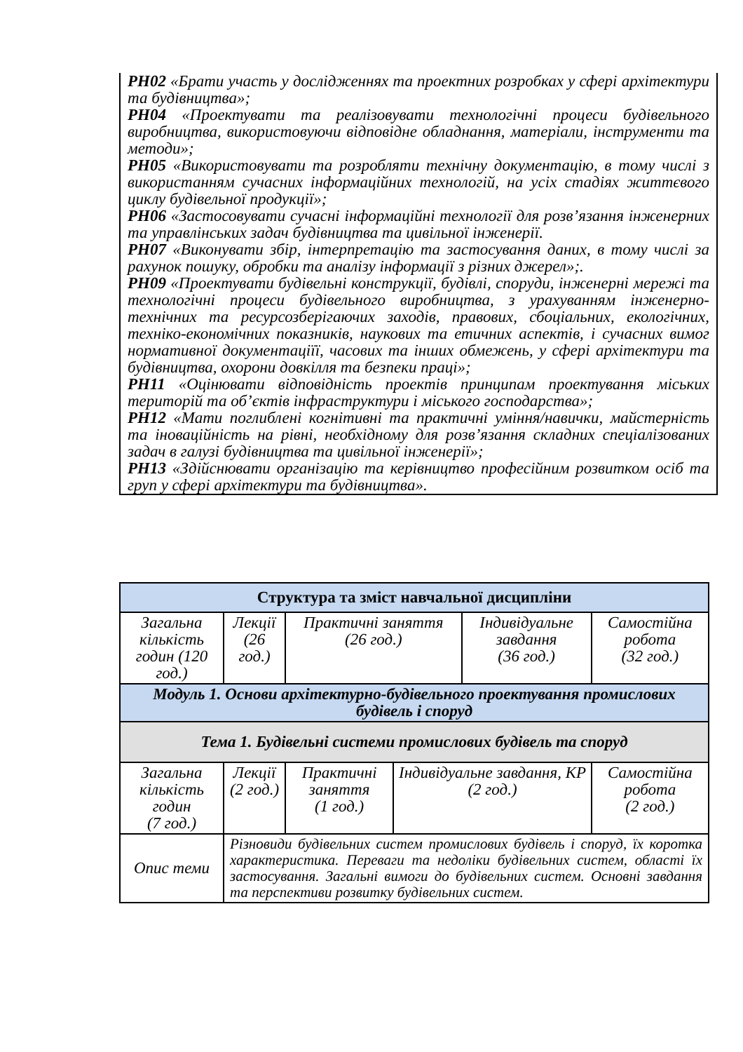РН02 «Брати участь у дослідженнях та проектних розробках у сфері архітектури та будівництва»;
РН04 «Проектувати та реалізовувати технологічні процеси будівельного виробництва, використовуючи відповідне обладнання, матеріали, інструменти та методи»;
РН05 «Використовувати та розробляти технічну документацію, в тому числі з використанням сучасних інформаційних технологій, на усіх стадіях життєвого циклу будівельної продукції»;
РН06 «Застосовувати сучасні інформаційні технології для розв’язання інженерних та управлінських задач будівництва та цивільної інженерії.
РН07 «Виконувати збір, інтерпретацію та застосування даних, в тому числі за рахунок пошуку, обробки та аналізу інформації з різних джерел»;.
РН09 «Проектувати будівельні конструкції, будівлі, споруди, інженерні мережі та технологічні процеси будівельного виробництва, з урахуванням інженерно-технічних та ресурсозберігаючих заходів, правових, сбоціальних, екологічних, техніко-економічних показників, наукових та етичних аспектів, і сучасних вимог нормативної документаціїї, часових та інших обмежень, у сфері архітектури та будівництва, охорони довкілля та безпеки праці»;
РН11 «Оцінювати відповідність проектів принципам проектування міських територій та об’єктів інфраструктури і міського господарства»;
РН12 «Мати поглиблені когнітивні та практичні уміння/навички, майстерність та іноваційність на рівні, необхідному для розв’язання складних спеціалізованих задач в галузі будівництва та цивільної інженерії»;
РН13 «Здійснювати організацію та керівництво професійним розвитком осіб та груп у сфері архітектури та будівництва».
| Структура та зміст навчальної дисципліни | | | | | | |
| --- | --- | --- | --- | --- | --- | --- |
| Загальна кількість годин (120 год.) | Лекції (26 год.) | Практичні заняття (26 год.) | | Індивідуальне завдання (36 год.) | | Самостійна робота (32 год.) |
| Модуль 1. Основи архітектурно-будівельного проектування промислових будівель і споруд | | | | | | |
| Тема 1. Будівельні системи промислових будівель та споруд | | | | | | |
| Загальна кількість годин (7 год.) | Лекції (2 год.) | Практичні заняття (1 год.) | Індивідуальне завдання, КР (2 год.) | | Самостійна робота (2 год.) | |
| Опис теми | Різновиди будівельних систем промислових будівель і споруд, їх коротка характеристика. Переваги та недоліки будівельних систем, області їх застосування. Загальні вимоги до будівельних систем. Основні завдання та перспективи розвитку будівельних систем. | | | | | |